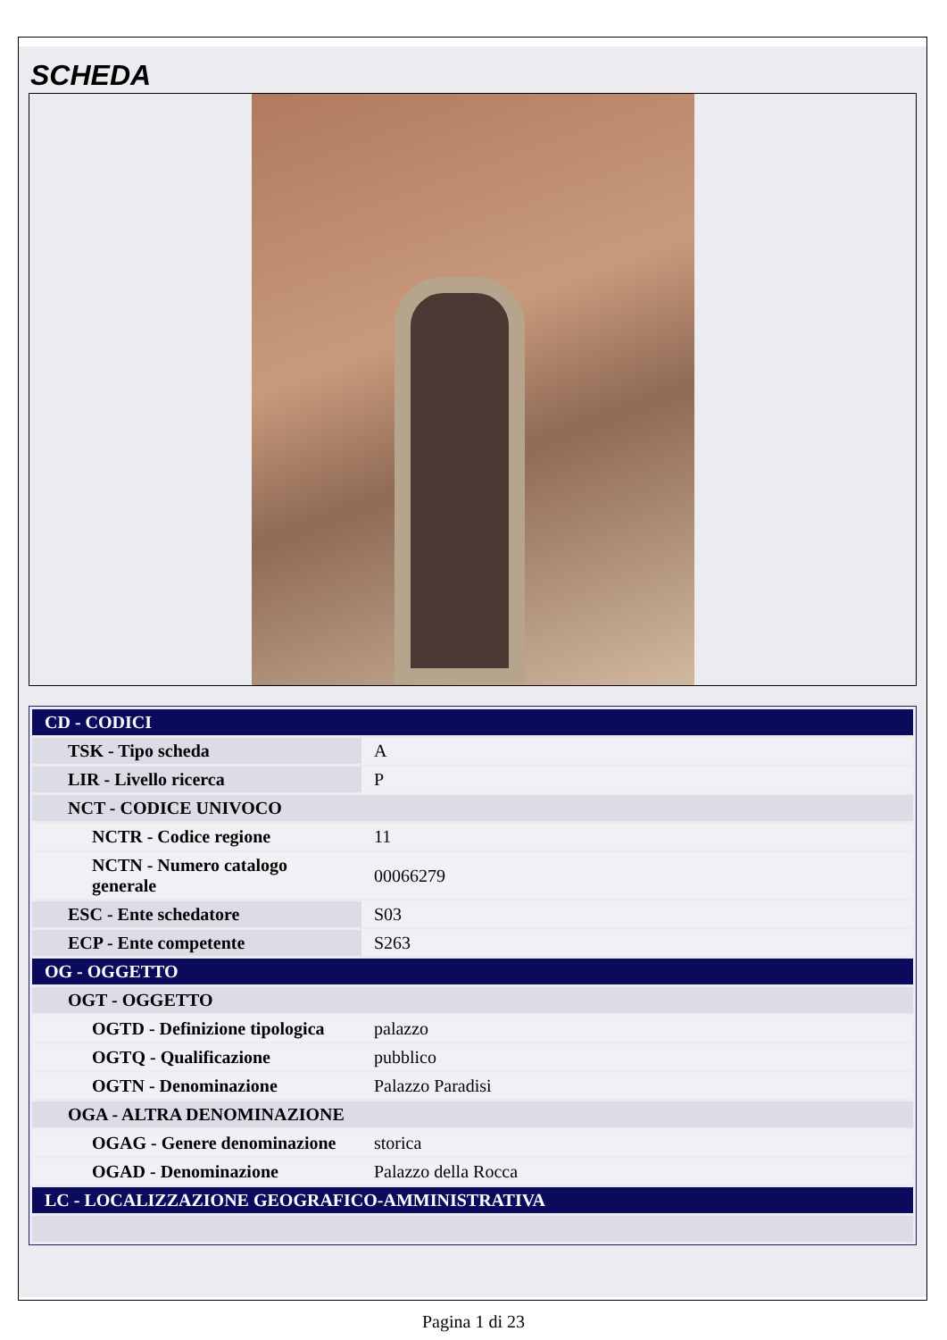SCHEDA
| CD - CODICI | |
| TSK - Tipo scheda | A |
| LIR - Livello ricerca | P |
| NCT - CODICE UNIVOCO | |
| NCTR - Codice regione | 11 |
| NCTN - Numero catalogo generale | 00066279 |
| ESC - Ente schedatore | S03 |
| ECP - Ente competente | S263 |
| OG - OGGETTO | |
| OGT - OGGETTO | |
| OGTD - Definizione tipologica | palazzo |
| OGTQ - Qualificazione | pubblico |
| OGTN - Denominazione | Palazzo Paradisi |
| OGA - ALTRA DENOMINAZIONE | |
| OGAG - Genere denominazione | storica |
| OGAD - Denominazione | Palazzo della Rocca |
| LC - LOCALIZZAZIONE GEOGRAFICO-AMMINISTRATIVA | |
Pagina 1 di 23